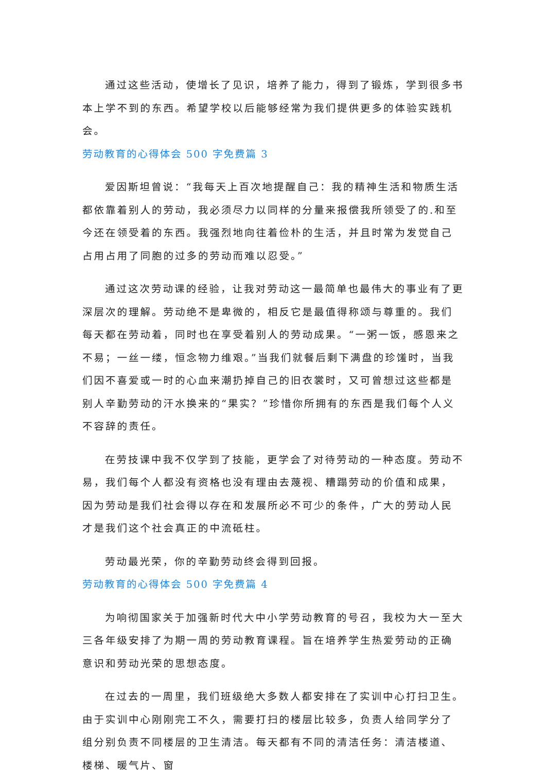通过这些活动，使增长了见识，培养了能力，得到了锻炼，学到很多书本上学不到的东西。希望学校以后能够经常为我们提供更多的体验实践机会。
劳动教育的心得体会 500 字免费篇 3
爱因斯坦曾说：“我每天上百次地提醒自己：我的精神生活和物质生活都依靠着别人的劳动，我必须尽力以同样的分量来报偿我所领受了的.和至今还在领受着的东西。我强烈地向往着俭朴的生活，并且时常为发觉自己占用占用了同胞的过多的劳动而难以忍受。”
通过这次劳动课的经验，让我对劳动这一最简单也最伟大的事业有了更深层次的理解。劳动绝不是卑微的，相反它是最值得称颂与尊重的。我们每天都在劳动着，同时也在享受着别人的劳动成果。“一粥一饭，感恩来之不易；一丝一缕，恒念物力维艰。”当我们就餐后剩下满盘的珍馐时，当我们因不喜爱或一时的心血来潮扔掉自己的旧衣裳时，又可曾想过这些都是别人辛勤劳动的汗水换来的“果实？”珍惜你所拥有的东西是我们每个人义不容辞的责任。
在劳技课中我不仅学到了技能，更学会了对待劳动的一种态度。劳动不易，我们每个人都没有资格也没有理由去蔑视、糟蹋劳动的价值和成果，因为劳动是我们社会得以存在和发展所必不可少的条件，广大的劳动人民才是我们这个社会真正的中流砥柱。
劳动最光荣，你的辛勤劳动终会得到回报。
劳动教育的心得体会 500 字免费篇 4
为响彻国家关于加强新时代大中小学劳动教育的号召，我校为大一至大三各年级安排了为期一周的劳动教育课程。旨在培养学生热爱劳动的正确意识和劳动光荣的思想态度。
在过去的一周里，我们班级绝大多数人都安排在了实训中心打扫卫生。由于实训中心刚刚完工不久，需要打扫的楼层比较多，负责人给同学分了组分别负责不同楼层的卫生清洁。每天都有不同的清洁任务：清洁楼道、楼梯、暖气片、窗